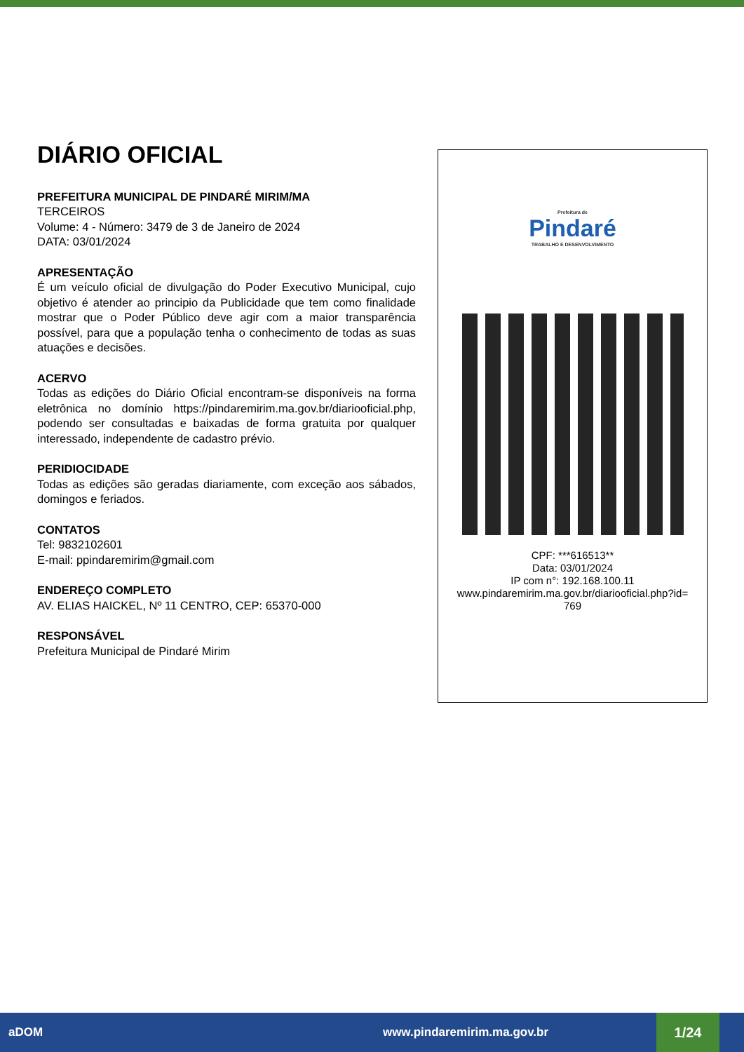DIÁRIO OFICIAL
PREFEITURA MUNICIPAL DE PINDARÉ MIRIM/MA
TERCEIROS
Volume: 4 - Número: 3479 de 3 de Janeiro de 2024
DATA: 03/01/2024
APRESENTAÇÃO
É um veículo oficial de divulgação do Poder Executivo Municipal, cujo objetivo é atender ao principio da Publicidade que tem como finalidade mostrar que o Poder Público deve agir com a maior transparência possível, para que a população tenha o conhecimento de todas as suas atuações e decisões.
ACERVO
Todas as edições do Diário Oficial encontram-se disponíveis na forma eletrônica no domínio https://pindaremirim.ma.gov.br/diariooficial.php, podendo ser consultadas e baixadas de forma gratuita por qualquer interessado, independente de cadastro prévio.
PERIDIOCIDADE
Todas as edições são geradas diariamente, com exceção aos sábados, domingos e feriados.
CONTATOS
Tel: 9832102601
E-mail: ppindaremirim@gmail.com
ENDEREÇO COMPLETO
AV. ELIAS HAICKEL, Nº 11 CENTRO, CEP: 65370-000
RESPONSÁVEL
Prefeitura Municipal de Pindaré Mirim
Prefeitura de
Pindaré
TRABALHO E DESENVOLVIMENTO
CPF: ***616513**
Data: 03/01/2024
IP com n°: 192.168.100.11
www.pindaremirim.ma.gov.br/diariooficial.php?id=
769
aDOM www.pindaremirim.ma.gov.br
1/24